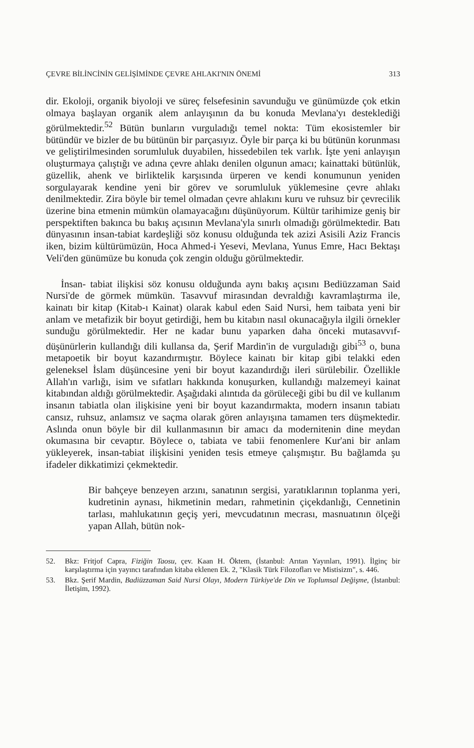ÇEVRE BİLİNCİNİN GELİŞİMİNDE ÇEVRE AHLAKI'NIN ÖNEMİ 313
dir. Ekoloji, organik biyoloji ve süreç felsefesinin savunduğu ve günümüzde çok etkin olmaya başlayan organik alem anlayışının da bu konuda Mevlana'yı desteklediği görülmektedir.<sup>52</sup> Bütün bunların vurguladığı temel nokta: Tüm ekosistemler bir bütündür ve bizler de bu bütünün bir parçasıyız. Öyle bir parça ki bu bütünün korunması ve geliştirilmesinden sorumluluk duyabilen, hissedebilen tek varlık. İşte yeni anlayışın oluşturmaya çalıştığı ve adına çevre ahlakı denilen olgunun amacı; kainattaki bütünlük, güzellik, ahenk ve birliktelik karşısında ürperen ve kendi konumunun yeniden sorgulayarak kendine yeni bir görev ve sorumluluk yüklemesine çevre ahlakı denilmektedir. Zira böyle bir temel olmadan çevre ahlakını kuru ve ruhsuz bir çevrecilik üzerine bina etmenin mümkün olamayacağını düşünüyorum. Kültür tarihimize geniş bir perspektiften bakınca bu bakış açısının Mevlana'yla sınırlı olmadığı görülmektedir. Batı dünyasının insan-tabiat kardeşliği söz konusu olduğunda tek azizi Asisili Aziz Francis iken, bizim kültürümüzün, Hoca Ahmed-i Yesevi, Mevlana, Yunus Emre, Hacı Bektaşı Veli'den günümüze bu konuda çok zengin olduğu görülmektedir.
İnsan- tabiat ilişkisi söz konusu olduğunda aynı bakış açısını Bediüzzaman Said Nursi'de de görmek mümkün. Tasavvuf mirasından devraldığı kavramlaştırma ile, kainatı bir kitap (Kitab-ı Kainat) olarak kabul eden Said Nursi, hem taibata yeni bir anlam ve metafizik bir boyut getirdiği, hem bu kitabın nasıl okunacağıyla ilgili örnekler sunduğu görülmektedir. Her ne kadar bunu yaparken daha önceki mutasavvıf-düşünürlerin kullandığı dili kullansa da, Şerif Mardin'in de vurguladığı gibi<sup>53</sup> o, buna metapoetik bir boyut kazandırmıştır. Böylece kainatı bir kitap gibi telakki eden geleneksel İslam düşüncesine yeni bir boyut kazandırdığı ileri sürülebilir. Özellikle Allah'ın varlığı, isim ve sıfatları hakkında konuşurken, kullandığı malzemeyi kainat kitabından aldığı görülmektedir. Aşağıdaki alıntıda da görüleceği gibi bu dil ve kullanım insanın tabiatla olan ilişkisine yeni bir boyut kazandırmakta, modern insanın tabiatı cansız, ruhsuz, anlamsız ve saçma olarak gören anlayışına tamamen ters düşmektedir. Aslında onun böyle bir dil kullanmasının bir amacı da modernitenin dine meydan okumasına bir cevaptır. Böylece o, tabiata ve tabii fenomenlere Kur'ani bir anlam yükleyerek, insan-tabiat ilişkisini yeniden tesis etmeye çalışmıştır. Bu bağlamda şu ifadeler dikkatimizi çekmektedir.
Bir bahçeye benzeyen arzını, sanatının sergisi, yaratıklarının toplanma yeri, kudretinin aynası, hikmetinin medarı, rahmetinin çiçekdanlığı, Cennetinin tarlası, mahlukatının geçiş yeri, mevcudatının mecrası, masnuatının ölçeği yapan Allah, bütün nok-
52. Bkz: Fritjof Capra, Fiziğin Taosu, çev. Kaan H. Öktem, (İstanbul: Arıtan Yayınları, 1991). İlginç bir karşılaştırma için yayıncı tarafından kitaba eklenen Ek. 2, "Klasik Türk Filozofları ve Mistisizm", s. 446.
53. Bkz. Şerif Mardin, Badiüzzaman Said Nursi Olayı, Modern Türkiye'de Din ve Toplumsal Değişme, (İstanbul: İletişim, 1992).